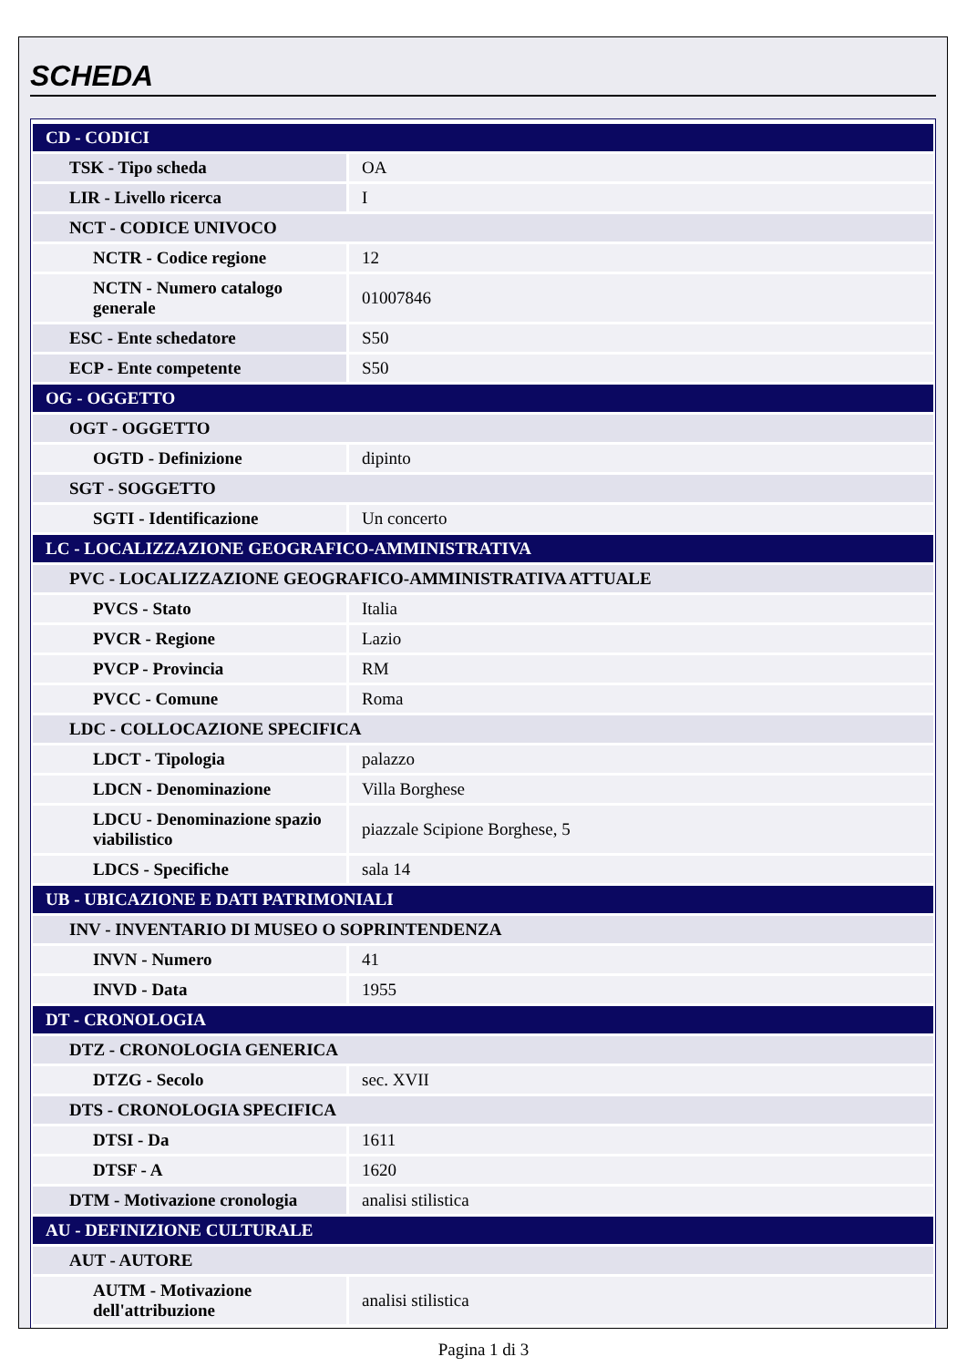SCHEDA
| CD - CODICI | |
| TSK - Tipo scheda | OA |
| LIR - Livello ricerca | I |
| NCT - CODICE UNIVOCO | |
| NCTR - Codice regione | 12 |
| NCTN - Numero catalogo generale | 01007846 |
| ESC - Ente schedatore | S50 |
| ECP - Ente competente | S50 |
| OG - OGGETTO | |
| OGT - OGGETTO | |
| OGTD - Definizione | dipinto |
| SGT - SOGGETTO | |
| SGTI - Identificazione | Un concerto |
| LC - LOCALIZZAZIONE GEOGRAFICO-AMMINISTRATIVA | |
| PVC - LOCALIZZAZIONE GEOGRAFICO-AMMINISTRATIVA ATTUALE | |
| PVCS - Stato | Italia |
| PVCR - Regione | Lazio |
| PVCP - Provincia | RM |
| PVCC - Comune | Roma |
| LDC - COLLOCAZIONE SPECIFICA | |
| LDCT - Tipologia | palazzo |
| LDCN - Denominazione | Villa Borghese |
| LDCU - Denominazione spazio viabilistico | piazzale Scipione Borghese, 5 |
| LDCS - Specifiche | sala 14 |
| UB - UBICAZIONE E DATI PATRIMONIALI | |
| INV - INVENTARIO DI MUSEO O SOPRINTENDENZA | |
| INVN - Numero | 41 |
| INVD - Data | 1955 |
| DT - CRONOLOGIA | |
| DTZ - CRONOLOGIA GENERICA | |
| DTZG - Secolo | sec. XVII |
| DTS - CRONOLOGIA SPECIFICA | |
| DTSI - Da | 1611 |
| DTSF - A | 1620 |
| DTM - Motivazione cronologia | analisi stilistica |
| AU - DEFINIZIONE CULTURALE | |
| AUT - AUTORE | |
| AUTM - Motivazione dell'attribuzione | analisi stilistica |
Pagina 1 di 3